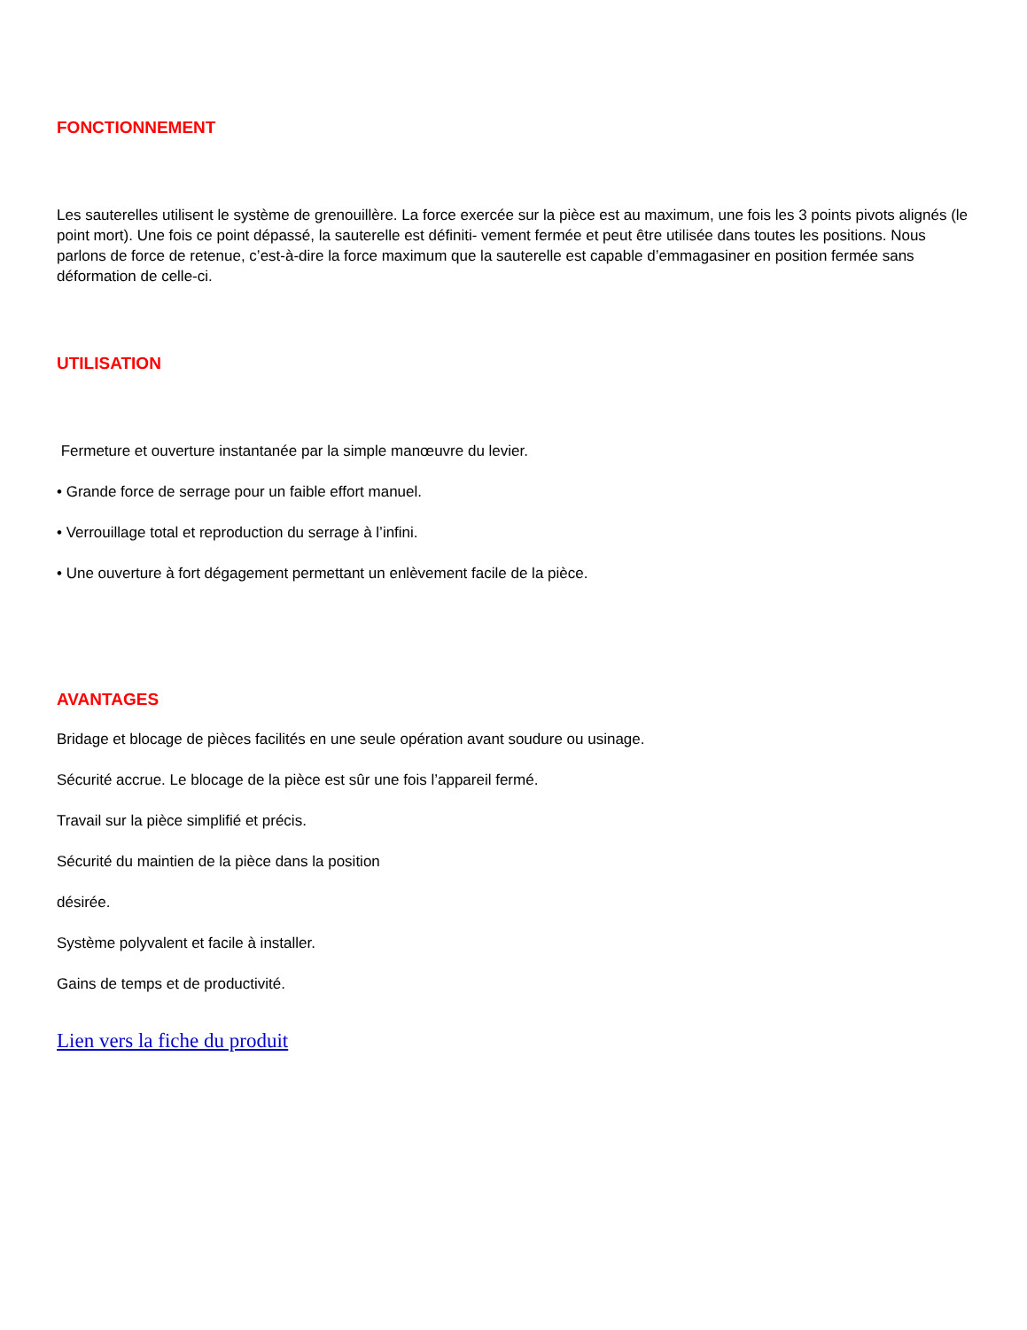FONCTIONNEMENT
Les sauterelles utilisent le système de grenouillère. La force exercée sur la pièce est au maximum, une fois les 3 points pivots alignés (le point mort). Une fois ce point dépassé, la sauterelle est définiti- vement fermée et peut être utilisée dans toutes les positions. Nous parlons de force de retenue, c’est-à-dire la force maximum que la sauterelle est capable d’emmagasiner en position fermée sans déformation de celle-ci.
UTILISATION
Fermeture et ouverture instantanée par la simple manœuvre du levier.
• Grande force de serrage pour un faible effort manuel.
• Verrouillage total et reproduction du serrage à l’infini.
• Une ouverture à fort dégagement permettant un enlèvement facile de la pièce.
AVANTAGES
Bridage et blocage de pièces facilités en une seule opération avant soudure ou usinage.
Sécurité accrue. Le blocage de la pièce est sûr une fois l’appareil fermé.
Travail sur la pièce simplifié et précis.
Sécurité du maintien de la pièce dans la position
désirée.
Système polyvalent et facile à installer.
Gains de temps et de productivité.
Lien vers la fiche du produit